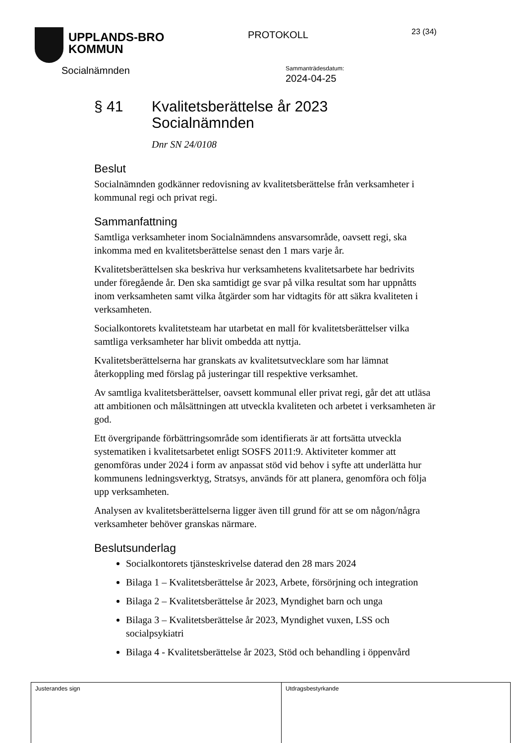UPPLANDS-BRO
KOMMUN
PROTOKOLL
23 (34)
Socialnämnden
Sammanträdesdatum:
2024-04-25
§ 41 Kvalitetsberättelse år 2023
Socialnämnden
Dnr SN 24/0108
Beslut
Socialnämnden godkänner redovisning av kvalitetsberättelse från verksamheter i kommunal regi och privat regi.
Sammanfattning
Samtliga verksamheter inom Socialnämndens ansvarsområde, oavsett regi, ska inkomma med en kvalitetsberättelse senast den 1 mars varje år.
Kvalitetsberättelsen ska beskriva hur verksamhetens kvalitetsarbete har bedrivits under föregående år. Den ska samtidigt ge svar på vilka resultat som har uppnåtts inom verksamheten samt vilka åtgärder som har vidtagits för att säkra kvaliteten i verksamheten.
Socialkontorets kvalitetsteam har utarbetat en mall för kvalitetsberättelser vilka samtliga verksamheter har blivit ombedda att nyttja.
Kvalitetsberättelserna har granskats av kvalitetsutvecklare som har lämnat återkoppling med förslag på justeringar till respektive verksamhet.
Av samtliga kvalitetsberättelser, oavsett kommunal eller privat regi, går det att utläsa att ambitionen och målsättningen att utveckla kvaliteten och arbetet i verksamheten är god.
Ett övergripande förbättringsområde som identifierats är att fortsätta utveckla systematiken i kvalitetsarbetet enligt SOSFS 2011:9. Aktiviteter kommer att genomföras under 2024 i form av anpassat stöd vid behov i syfte att underlätta hur kommunens ledningsverktyg, Stratsys, används för att planera, genomföra och följa upp verksamheten.
Analysen av kvalitetsberättelserna ligger även till grund för att se om någon/några verksamheter behöver granskas närmare.
Beslutsunderlag
Socialkontorets tjänsteskrivelse daterad den 28 mars 2024
Bilaga 1 – Kvalitetsberättelse år 2023, Arbete, försörjning och integration
Bilaga 2 – Kvalitetsberättelse år 2023, Myndighet barn och unga
Bilaga 3 – Kvalitetsberättelse år 2023, Myndighet vuxen, LSS och socialpsykiatri
Bilaga 4 - Kvalitetsberättelse år 2023, Stöd och behandling i öppenvård
Justerandes sign Utdragsbestyrkande